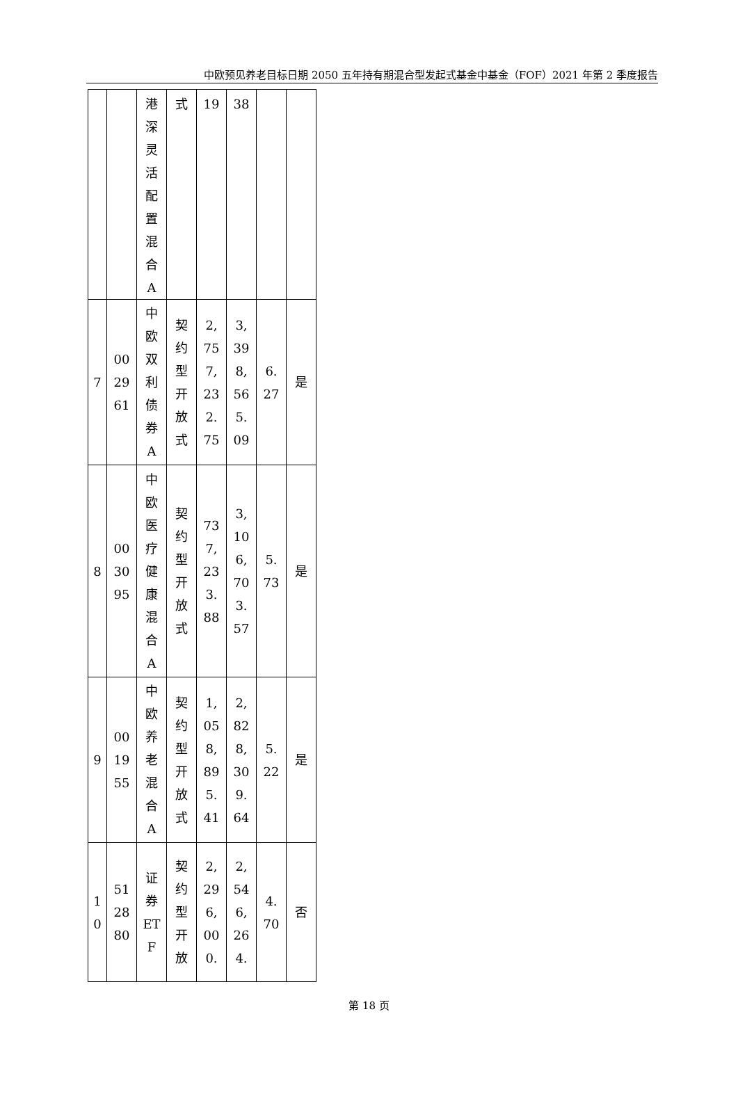中欧预见养老目标日期 2050 五年持有期混合型发起式基金中基金（FOF）2021 年第 2 季度报告
| | | 港 深 灵 活 配 置 混 合 A | 式 | 19 | 38 | | |
| 7 | 00 29 61 | 中 欧 双 利 债 券 A | 契 约 型 开 放 式 | 2, 75 7, 23 2. 75 | 3, 39 8, 56 5. 09 | 6. 27 | 是 |
| 8 | 00 30 95 | 中 欧 医 疗 健 康 混 合 A | 契 约 型 开 放 式 | 73 7, 23 3. 88 | 3, 10 6, 70 3. 57 | 5. 73 | 是 |
| 9 | 00 19 55 | 中 欧 养 老 混 合 A | 契 约 型 开 放 式 | 1, 05 8, 89 5. 41 | 2, 82 8, 30 9. 64 | 5. 22 | 是 |
| 1 0 | 51 28 80 | 证 券 ET F | 契 约 型 开 放 | 2, 29 6, 00 0. | 2, 54 6, 26 4. | 4. 70 | 否 |
第 18 页